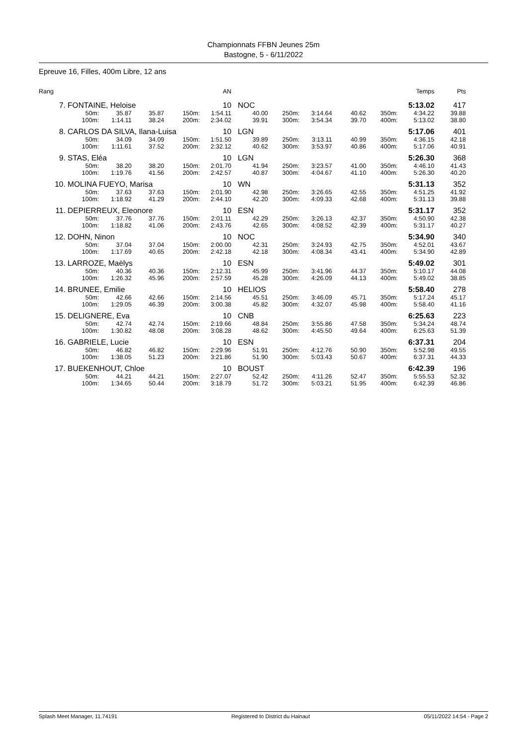Championnats FFBN Jeunes 25m
Bastogne, 5 - 6/11/2022
Epreuve 16, Filles, 400m Libre, 12 ans
| Rang | | | | | AN | | | | | | Temps | Pts |
| --- | --- | --- | --- | --- | --- | --- | --- | --- | --- | --- | --- | --- |
| 7. | FONTAINE, Heloise | | | | 10 | NOC | | | | | 5:13.02 | 417 |
| | 50m: | 35.87 | 35.87 | 150m: | 1:54.11 | 40.00 | 250m: | 3:14.64 | 40.62 | 350m: | 4:34.22 | 39.88 |
| | 100m: | 1:14.11 | 38.24 | 200m: | 2:34.02 | 39.91 | 300m: | 3:54.34 | 39.70 | 400m: | 5:13.02 | 38.80 |
| 8. | CARLOS DA SILVA, Ilana-Luisa | | | | 10 | LGN | | | | | 5:17.06 | 401 |
| | 50m: | 34.09 | 34.09 | 150m: | 1:51.50 | 39.89 | 250m: | 3:13.11 | 40.99 | 350m: | 4:36.15 | 42.18 |
| | 100m: | 1:11.61 | 37.52 | 200m: | 2:32.12 | 40.62 | 300m: | 3:53.97 | 40.86 | 400m: | 5:17.06 | 40.91 |
| 9. | STAS, Eléa | | | | 10 | LGN | | | | | 5:26.30 | 368 |
| | 50m: | 38.20 | 38.20 | 150m: | 2:01.70 | 41.94 | 250m: | 3:23.57 | 41.00 | 350m: | 4:46.10 | 41.43 |
| | 100m: | 1:19.76 | 41.56 | 200m: | 2:42.57 | 40.87 | 300m: | 4:04.67 | 41.10 | 400m: | 5:26.30 | 40.20 |
| 10. | MOLINA FUEYO, Marisa | | | | 10 | WN | | | | | 5:31.13 | 352 |
| | 50m: | 37.63 | 37.63 | 150m: | 2:01.90 | 42.98 | 250m: | 3:26.65 | 42.55 | 350m: | 4:51.25 | 41.92 |
| | 100m: | 1:18.92 | 41.29 | 200m: | 2:44.10 | 42.20 | 300m: | 4:09.33 | 42.68 | 400m: | 5:31.13 | 39.88 |
| 11. | DEPIERREUX, Eleonore | | | | 10 | ESN | | | | | 5:31.17 | 352 |
| | 50m: | 37.76 | 37.76 | 150m: | 2:01.11 | 42.29 | 250m: | 3:26.13 | 42.37 | 350m: | 4:50.90 | 42.38 |
| | 100m: | 1:18.82 | 41.06 | 200m: | 2:43.76 | 42.65 | 300m: | 4:08.52 | 42.39 | 400m: | 5:31.17 | 40.27 |
| 12. | DOHN, Ninon | | | | 10 | NOC | | | | | 5:34.90 | 340 |
| | 50m: | 37.04 | 37.04 | 150m: | 2:00.00 | 42.31 | 250m: | 3:24.93 | 42.75 | 350m: | 4:52.01 | 43.67 |
| | 100m: | 1:17.69 | 40.65 | 200m: | 2:42.18 | 42.18 | 300m: | 4:08.34 | 43.41 | 400m: | 5:34.90 | 42.89 |
| 13. | LARROZE, Maëlys | | | | 10 | ESN | | | | | 5:49.02 | 301 |
| | 50m: | 40.36 | 40.36 | 150m: | 2:12.31 | 45.99 | 250m: | 3:41.96 | 44.37 | 350m: | 5:10.17 | 44.08 |
| | 100m: | 1:26.32 | 45.96 | 200m: | 2:57.59 | 45.28 | 300m: | 4:26.09 | 44.13 | 400m: | 5:49.02 | 38.85 |
| 14. | BRUNEE, Emilie | | | | 10 | HELIOS | | | | | 5:58.40 | 278 |
| | 50m: | 42.66 | 42.66 | 150m: | 2:14.56 | 45.51 | 250m: | 3:46.09 | 45.71 | 350m: | 5:17.24 | 45.17 |
| | 100m: | 1:29.05 | 46.39 | 200m: | 3:00.38 | 45.82 | 300m: | 4:32.07 | 45.98 | 400m: | 5:58.40 | 41.16 |
| 15. | DELIGNERE, Eva | | | | 10 | CNB | | | | | 6:25.63 | 223 |
| | 50m: | 42.74 | 42.74 | 150m: | 2:19.66 | 48.84 | 250m: | 3:55.86 | 47.58 | 350m: | 5:34.24 | 48.74 |
| | 100m: | 1:30.82 | 48.08 | 200m: | 3:08.28 | 48.62 | 300m: | 4:45.50 | 49.64 | 400m: | 6:25.63 | 51.39 |
| 16. | GABRIELE, Lucie | | | | 10 | ESN | | | | | 6:37.31 | 204 |
| | 50m: | 46.82 | 46.82 | 150m: | 2:29.96 | 51.91 | 250m: | 4:12.76 | 50.90 | 350m: | 5:52.98 | 49.55 |
| | 100m: | 1:38.05 | 51.23 | 200m: | 3:21.86 | 51.90 | 300m: | 5:03.43 | 50.67 | 400m: | 6:37.31 | 44.33 |
| 17. | BUEKENHOUT, Chloe | | | | 10 | BOUST | | | | | 6:42.39 | 196 |
| | 50m: | 44.21 | 44.21 | 150m: | 2:27.07 | 52.42 | 250m: | 4:11.26 | 52.47 | 350m: | 5:55.53 | 52.32 |
| | 100m: | 1:34.65 | 50.44 | 200m: | 3:18.79 | 51.72 | 300m: | 5:03.21 | 51.95 | 400m: | 6:42.39 | 46.86 |
Splash Meet Manager, 11.74191 Registered to District du Hainaut 05/11/2022 14:54 - Page 2